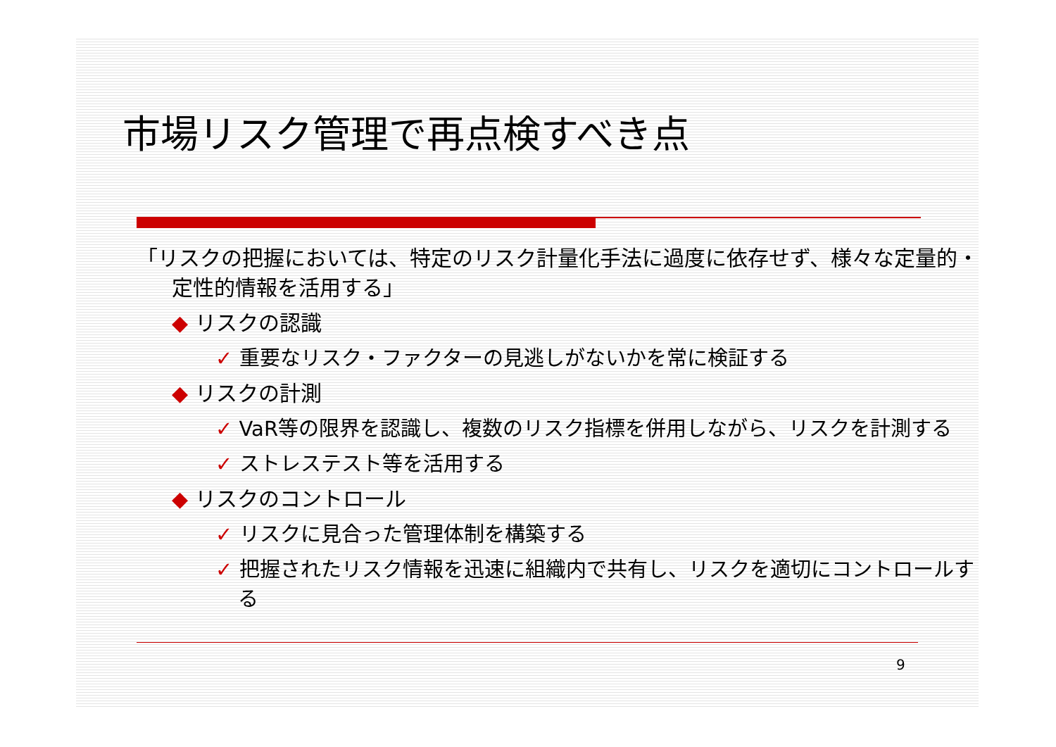市場リスク管理で再点検すべき点
「リスクの把握においては、特定のリスク計量化手法に過度に依存せず、様々な定量的・定性的情報を活用する」
◆ リスクの認識
✓ 重要なリスク・ファクターの見逃しがないかを常に検証する
◆ リスクの計測
✓ VaR等の限界を認識し、複数のリスク指標を併用しながら、リスクを計測する
✓ ストレステスト等を活用する
◆ リスクのコントロール
✓ リスクに見合った管理体制を構築する
✓ 把握されたリスク情報を迅速に組織内で共有し、リスクを適切にコントロールする
9